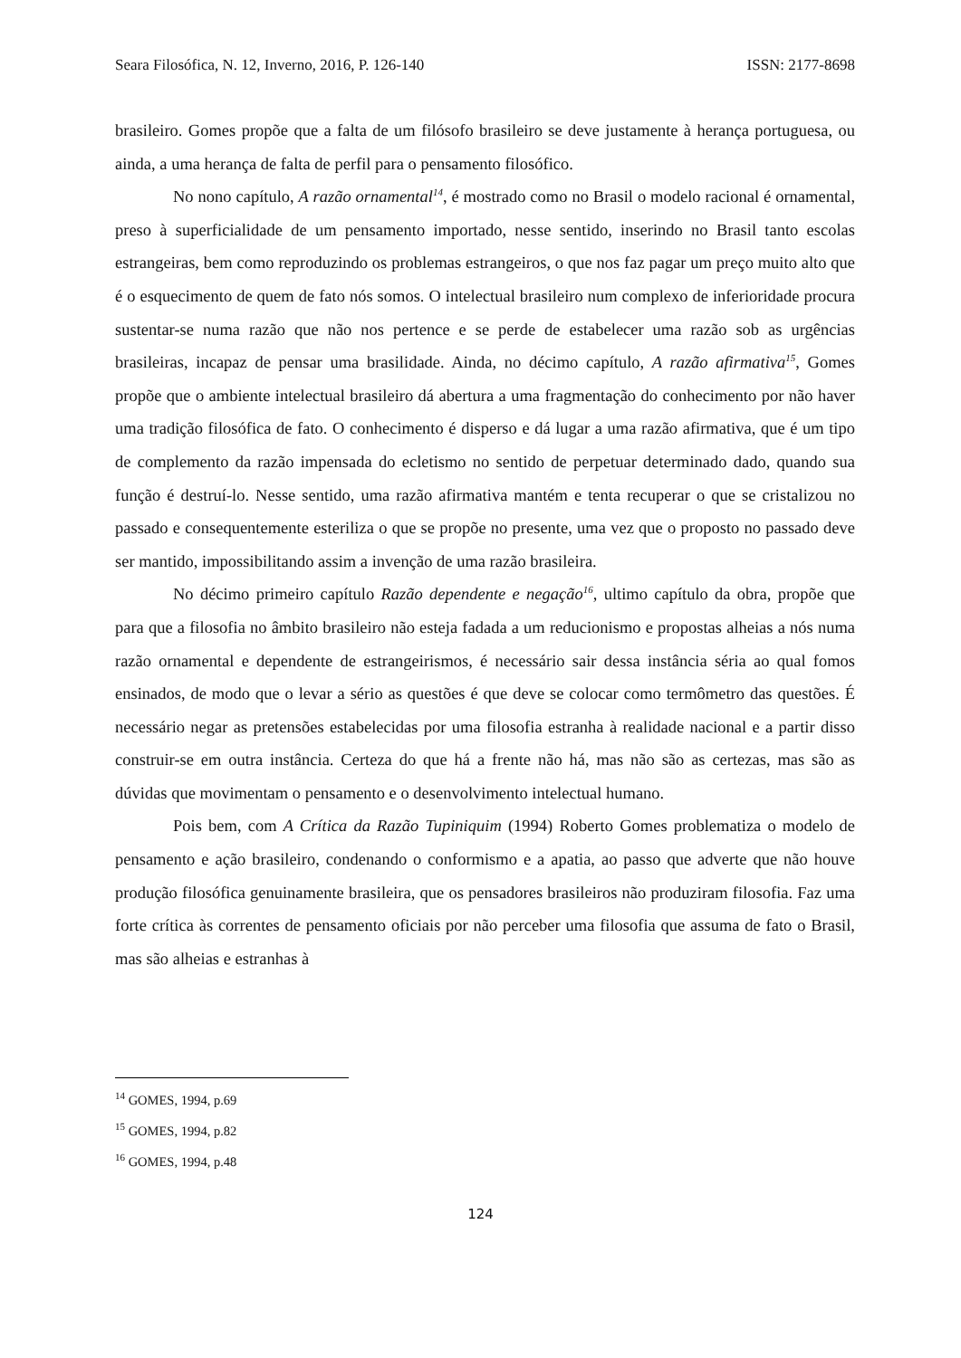Seara Filosófica, N. 12, Inverno, 2016, P. 126-140 ISSN: 2177-8698
brasileiro. Gomes propõe que a falta de um filósofo brasileiro se deve justamente à herança portuguesa, ou ainda, a uma herança de falta de perfil para o pensamento filosófico.
No nono capítulo, A razão ornamental<sup>14</sup>, é mostrado como no Brasil o modelo racional é ornamental, preso à superficialidade de um pensamento importado, nesse sentido, inserindo no Brasil tanto escolas estrangeiras, bem como reproduzindo os problemas estrangeiros, o que nos faz pagar um preço muito alto que é o esquecimento de quem de fato nós somos. O intelectual brasileiro num complexo de inferioridade procura sustentar-se numa razão que não nos pertence e se perde de estabelecer uma razão sob as urgências brasileiras, incapaz de pensar uma brasilidade. Ainda, no décimo capítulo, A razão afirmativa<sup>15</sup>, Gomes propõe que o ambiente intelectual brasileiro dá abertura a uma fragmentação do conhecimento por não haver uma tradição filosófica de fato. O conhecimento é disperso e dá lugar a uma razão afirmativa, que é um tipo de complemento da razão impensada do ecletismo no sentido de perpetuar determinado dado, quando sua função é destruí-lo. Nesse sentido, uma razão afirmativa mantém e tenta recuperar o que se cristalizou no passado e consequentemente esteriliza o que se propõe no presente, uma vez que o proposto no passado deve ser mantido, impossibilitando assim a invenção de uma razão brasileira.
No décimo primeiro capítulo Razão dependente e negação<sup>16</sup>, ultimo capítulo da obra, propõe que para que a filosofia no âmbito brasileiro não esteja fadada a um reducionismo e propostas alheias a nós numa razão ornamental e dependente de estrangeirismos, é necessário sair dessa instância séria ao qual fomos ensinados, de modo que o levar a sério as questões é que deve se colocar como termômetro das questões. É necessário negar as pretensões estabelecidas por uma filosofia estranha à realidade nacional e a partir disso construir-se em outra instância. Certeza do que há a frente não há, mas não são as certezas, mas são as dúvidas que movimentam o pensamento e o desenvolvimento intelectual humano.
Pois bem, com A Crítica da Razão Tupiniquim (1994) Roberto Gomes problematiza o modelo de pensamento e ação brasileiro, condenando o conformismo e a apatia, ao passo que adverte que não houve produção filosófica genuinamente brasileira, que os pensadores brasileiros não produziram filosofia. Faz uma forte crítica às correntes de pensamento oficiais por não perceber uma filosofia que assuma de fato o Brasil, mas são alheias e estranhas à
<sup>14</sup> GOMES, 1994, p.69
<sup>15</sup> GOMES, 1994, p.82
<sup>16</sup> GOMES, 1994, p.48
124